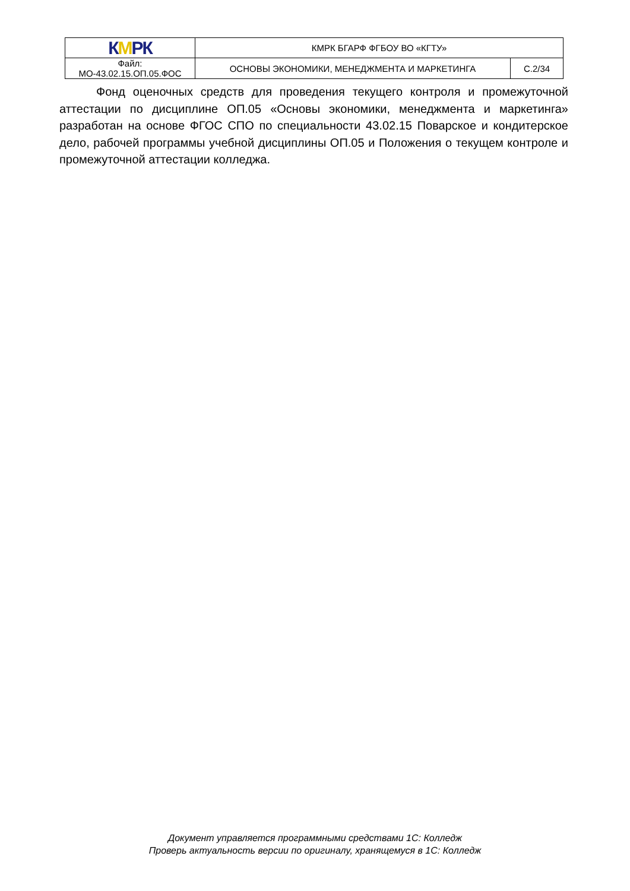| К М РК | КМРК БГАРФ ФГБОУ ВО «КГТУ» | |
| Файл: МО-43.02.15.ОП.05.ФОС | ОСНОВЫ ЭКОНОМИКИ, МЕНЕДЖМЕНТА И МАРКЕТИНГА | С.2/34 |
Фонд оценочных средств для проведения текущего контроля и промежуточной аттестации по дисциплине ОП.05 «Основы экономики, менеджмента и маркетинга» разработан на основе ФГОС СПО по специальности 43.02.15 Поварское и кондитерское дело, рабочей программы учебной дисциплины ОП.05 и Положения о текущем контроле и промежуточной аттестации колледжа.
Документ управляется программными средствами 1С: Колледж
Проверь актуальность версии по оригиналу, хранящемуся в 1С: Колледж